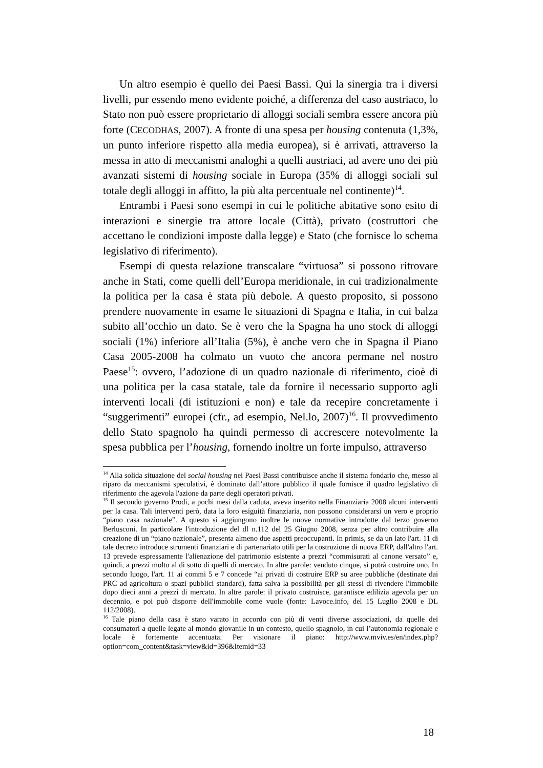Un altro esempio è quello dei Paesi Bassi. Qui la sinergia tra i diversi livelli, pur essendo meno evidente poiché, a differenza del caso austriaco, lo Stato non può essere proprietario di alloggi sociali sembra essere ancora più forte (CECODHAS, 2007). A fronte di una spesa per housing contenuta (1,3%, un punto inferiore rispetto alla media europea), si è arrivati, attraverso la messa in atto di meccanismi analoghi a quelli austriaci, ad avere uno dei più avanzati sistemi di housing sociale in Europa (35% di alloggi sociali sul totale degli alloggi in affitto, la più alta percentuale nel continente)<sup>14</sup>.
Entrambi i Paesi sono esempi in cui le politiche abitative sono esito di interazioni e sinergie tra attore locale (Città), privato (costruttori che accettano le condizioni imposte dalla legge) e Stato (che fornisce lo schema legislativo di riferimento).
Esempi di questa relazione transcalare “virtuosa” si possono ritrovare anche in Stati, come quelli dell’Europa meridionale, in cui tradizionalmente la politica per la casa è stata più debole. A questo proposito, si possono prendere nuovamente in esame le situazioni di Spagna e Italia, in cui balza subito all’occhio un dato. Se è vero che la Spagna ha uno stock di alloggi sociali (1%) inferiore all’Italia (5%), è anche vero che in Spagna il Piano Casa 2005-2008 ha colmato un vuoto che ancora permane nel nostro Paese<sup>15</sup>: ovvero, l’adozione di un quadro nazionale di riferimento, cioè di una politica per la casa statale, tale da fornire il necessario supporto agli interventi locali (di istituzioni e non) e tale da recepire concretamente i “suggerimenti” europei (cfr., ad esempio, Nel.lo, 2007)<sup>16</sup>. Il provvedimento dello Stato spagnolo ha quindi permesso di accrescere notevolmente la spesa pubblica per l’housing, fornendo inoltre un forte impulso, attraverso
<sup>14</sup> Alla solida situazione del social housing nei Paesi Bassi contribuisce anche il sistema fondario che, messo al riparo da meccanismi speculativi, è dominato dall’attore pubblico il quale fornisce il quadro legislativo di riferimento che agevola l'azione da parte degli operatori privati.
<sup>15</sup> Il secondo governo Prodi, a pochi mesi dalla caduta, aveva inserito nella Finanziaria 2008 alcuni interventi per la casa. Tali interventi però, data la loro esiguità finanziaria, non possono considerarsi un vero e proprio “piano casa nazionale”. A questo si aggiungono inoltre le nuove normative introdotte dal terzo governo Berlusconi. In particolare l'introduzione del dl n.112 del 25 Giugno 2008, senza per altro contribuire alla creazione di un “piano nazionale”, presenta almeno due aspetti preoccupanti. In primis, se da un lato l'art. 11 di tale decreto introduce strumenti finanziari e di partenariato utili per la costruzione di nuova ERP, dall'altro l'art. 13 prevede espressamente l'alienazione del patrimonio esistente a prezzi “commisurati al canone versato” e, quindi, a prezzi molto al di sotto di quelli di mercato. In altre parole: venduto cinque, si potrà costruire uno. In secondo luogo, l'art. 11 ai commi 5 e 7 concede “ai privati di costruire ERP su aree pubbliche (destinate dai PRC ad agricoltura o spazi pubblici standard), fatta salva la possibilità per gli stessi di rivendere l'immobile dopo dieci anni a prezzi di mercato. In altre parole: il privato costruisce, garantisce edilizia agevola per un decennio, e poi può disporre dell'immobile come vuole (fonte: Lavoce.info, del 15 Luglio 2008 e DL 112/2008).
<sup>16</sup> Tale piano della casa è stato varato in accordo con più di venti diverse associazioni, da quelle dei consumatori a quelle legate al mondo giovanile in un contesto, quello spagnolo, in cui l’autonomia regionale e locale è fortemente accentuata. Per visionare il piano: http://www.mviv.es/en/index.php? option=com_content&task=view&id=396&Itemid=33
18